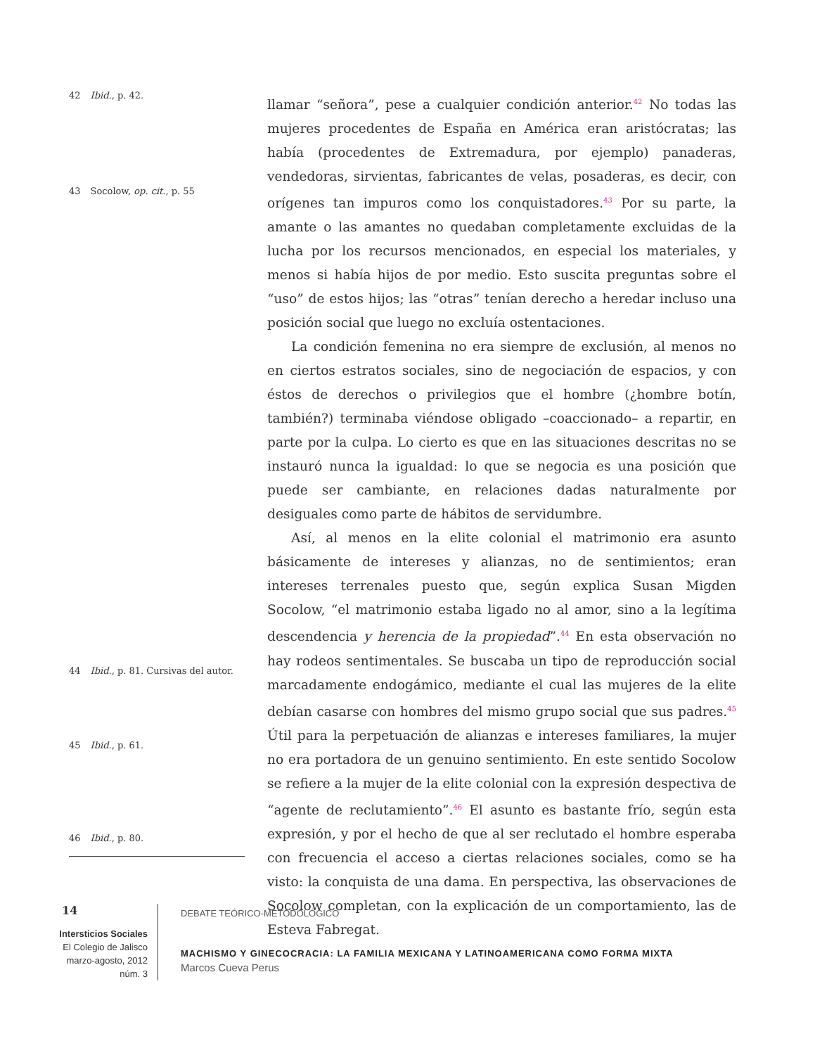42 Ibid., p. 42.
43 Socolow, op. cit., p. 55
44 Ibid., p. 81. Cursivas del autor.
45 Ibid., p. 61.
46 Ibid., p. 80.
llamar “señora”, pese a cualquier condición anterior.<sup>42</sup> No todas las mujeres procedentes de España en América eran aristócratas; las había (procedentes de Extremadura, por ejemplo) panaderas, vendedoras, sirvientas, fabricantes de velas, posaderas, es decir, con orígenes tan impuros como los conquistadores.<sup>43</sup> Por su parte, la amante o las amantes no quedaban completamente excluidas de la lucha por los recursos mencionados, en especial los materiales, y menos si había hijos de por medio. Esto suscita preguntas sobre el “uso” de estos hijos; las “otras” tenían derecho a heredar incluso una posición social que luego no excluía ostentaciones.
La condición femenina no era siempre de exclusión, al menos no en ciertos estratos sociales, sino de negociación de espacios, y con éstos de derechos o privilegios que el hombre (¿hombre botín, también?) terminaba viéndose obligado –coaccionado– a repartir, en parte por la culpa. Lo cierto es que en las situaciones descritas no se instauró nunca la igualdad: lo que se negocia es una posición que puede ser cambiante, en relaciones dadas naturalmente por desiguales como parte de hábitos de servidumbre.
Así, al menos en la elite colonial el matrimonio era asunto básicamente de intereses y alianzas, no de sentimientos; eran intereses terrenales puesto que, según explica Susan Migden Socolow, “el matrimonio estaba ligado no al amor, sino a la legítima descendencia y herencia de la propiedad”.<sup>44</sup> En esta observación no hay rodeos sentimentales. Se buscaba un tipo de reproducción social marcadamente endogámico, mediante el cual las mujeres de la elite debían casarse con hombres del mismo grupo social que sus padres.<sup>45</sup> Útil para la perpetuación de alianzas e intereses familiares, la mujer no era portadora de un genuino sentimiento. En este sentido Socolow se refiere a la mujer de la elite colonial con la expresión despectiva de “agente de reclutamiento”.<sup>46</sup> El asunto es bastante frío, según esta expresión, y por el hecho de que al ser reclutado el hombre esperaba con frecuencia el acceso a ciertas relaciones sociales, como se ha visto: la conquista de una dama. En perspectiva, las observaciones de Socolow completan, con la explicación de un comportamiento, las de Esteva Fabregat.
14
Intersticios Sociales
El Colegio de Jalisco
marzo-agosto, 2012
núm. 3
DEBATE TEÓRICO-METODOLÓGICO
MACHISMO Y GINECOCRACIA: LA FAMILIA MEXICANA Y LATINOAMERICANA COMO FORMA MIXTA
Marcos Cueva Perus